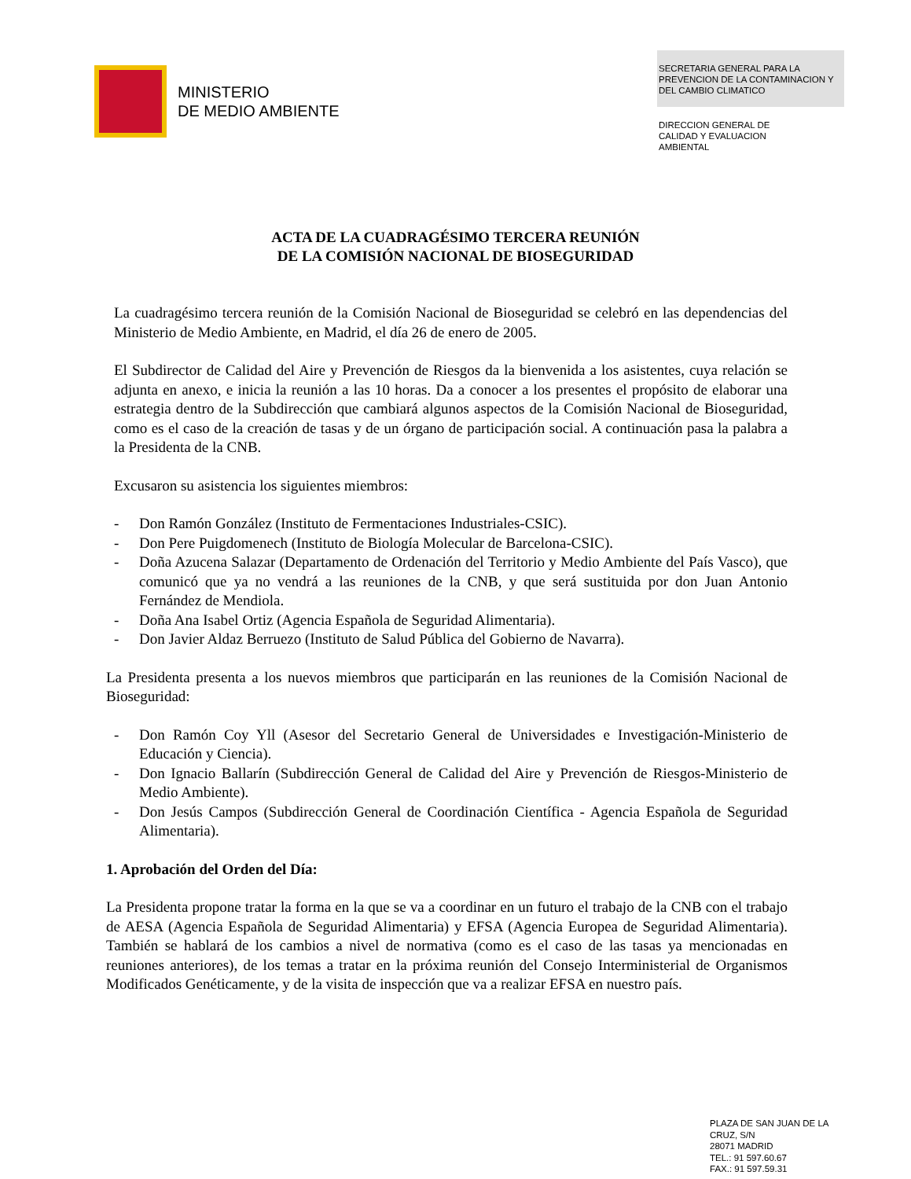MINISTERIO
DE MEDIO AMBIENTE
SECRETARIA GENERAL PARA LA PREVENCION DE LA CONTAMINACION Y DEL CAMBIO CLIMATICO
DIRECCION GENERAL DE
CALIDAD Y EVALUACION
AMBIENTAL
ACTA DE LA CUADRAGÉSIMO TERCERA REUNIÓN
DE LA COMISIÓN NACIONAL DE BIOSEGURIDAD
La cuadragésimo tercera reunión de la Comisión Nacional de Bioseguridad se celebró en las dependencias del Ministerio de Medio Ambiente, en Madrid, el día 26 de enero de 2005.
El Subdirector de Calidad del Aire y Prevención de Riesgos da la bienvenida a los asistentes, cuya relación se adjunta en anexo, e inicia la reunión a las 10 horas. Da a conocer a los presentes el propósito de elaborar una estrategia dentro de la Subdirección que cambiará algunos aspectos de la Comisión Nacional de Bioseguridad, como es el caso de la creación de tasas y de un órgano de participación social. A continuación pasa la palabra a la Presidenta de la CNB.
Excusaron su asistencia los siguientes miembros:
- Don Ramón González (Instituto de Fermentaciones Industriales-CSIC).
- Don Pere Puigdomenech (Instituto de Biología Molecular de Barcelona-CSIC).
- Doña Azucena Salazar (Departamento de Ordenación del Territorio y Medio Ambiente del País Vasco), que comunicó que ya no vendrá a las reuniones de la CNB, y que será sustituida por don Juan Antonio Fernández de Mendiola.
- Doña Ana Isabel Ortiz (Agencia Española de Seguridad Alimentaria).
- Don Javier Aldaz Berruezo (Instituto de Salud Pública del Gobierno de Navarra).
La Presidenta presenta a los nuevos miembros que participarán en las reuniones de la Comisión Nacional de Bioseguridad:
- Don Ramón Coy Yll (Asesor del Secretario General de Universidades e Investigación-Ministerio de Educación y Ciencia).
- Don Ignacio Ballarín (Subdirección General de Calidad del Aire y Prevención de Riesgos-Ministerio de Medio Ambiente).
- Don Jesús Campos (Subdirección General de Coordinación Científica - Agencia Española de Seguridad Alimentaria).
1. Aprobación del Orden del Día:
La Presidenta propone tratar la forma en la que se va a coordinar en un futuro el trabajo de la CNB con el trabajo de AESA (Agencia Española de Seguridad Alimentaria) y EFSA (Agencia Europea de Seguridad Alimentaria). También se hablará de los cambios a nivel de normativa (como es el caso de las tasas ya mencionadas en reuniones anteriores), de los temas a tratar en la próxima reunión del Consejo Interministerial de Organismos Modificados Genéticamente, y de la visita de inspección que va a realizar EFSA en nuestro país.
PLAZA DE SAN JUAN DE LA
CRUZ, S/N
28071 MADRID
TEL.: 91 597.60.67
FAX.: 91 597.59.31